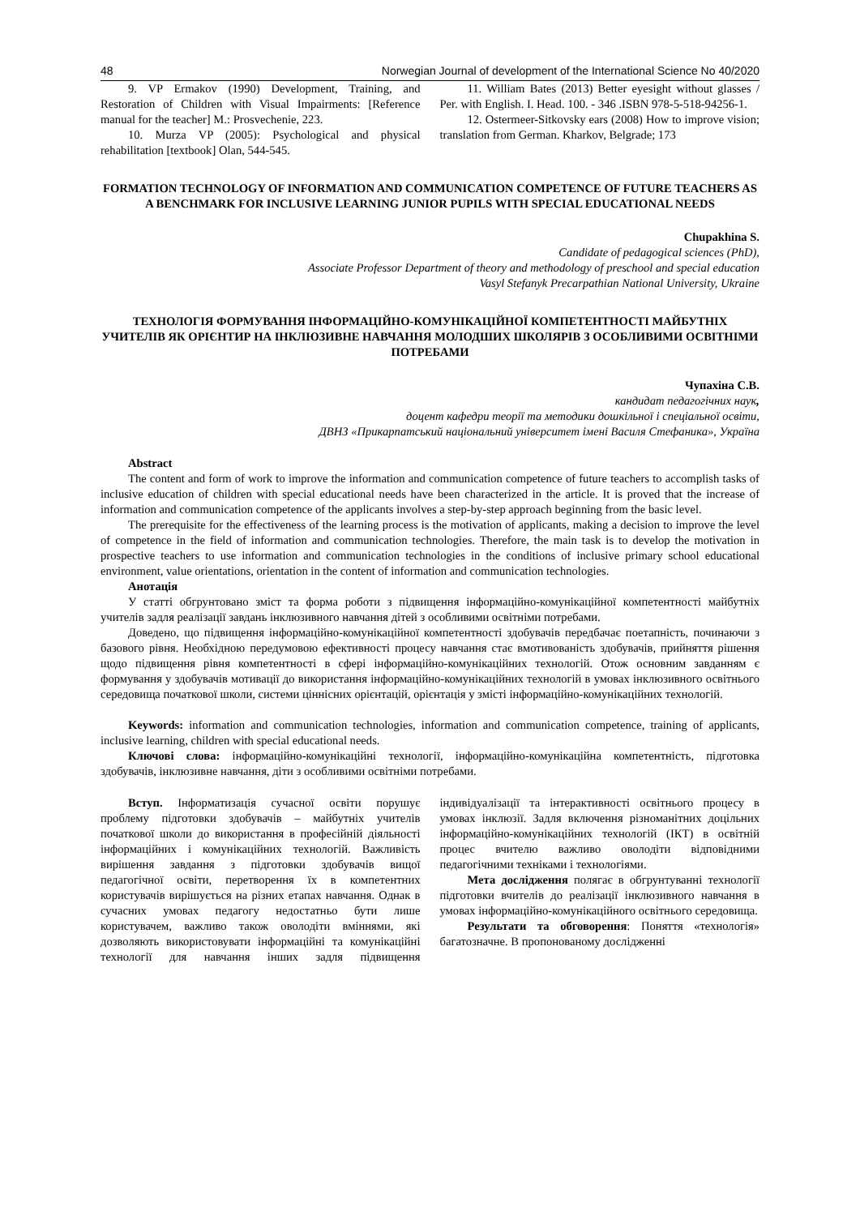48 Norwegian Journal of development of the International Science No 40/2020
9. VP Ermakov (1990) Development, Training, and Restoration of Children with Visual Impairments: [Reference manual for the teacher] M.: Prosvechenie, 223.
10. Murza VP (2005): Psychological and physical rehabilitation [textbook] Olan, 544-545.
11. William Bates (2013) Better eyesight without glasses / Per. with English. I. Head. 100. - 346 .ISBN 978-5-518-94256-1.
12. Ostermeer-Sitkovsky ears (2008) How to improve vision; translation from German. Kharkov, Belgrade; 173
FORMATION TECHNOLOGY OF INFORMATION AND COMMUNICATION COMPETENCE OF FUTURE TEACHERS AS A BENCHMARK FOR INCLUSIVE LEARNING JUNIOR PUPILS WITH SPECIAL EDUCATIONAL NEEDS
Chupakhina S.
Candidate of pedagogical sciences (PhD),
Associate Professor Department of theory and methodology of preschool and special education
Vasyl Stefanyk Precarpathian National University, Ukraine
ТЕХНОЛОГІЯ ФОРМУВАННЯ ІНФОРМАЦІЙНО-КОМУНІКАЦІЙНОЇ КОМПЕТЕНТНОСТІ МАЙБУТНІХ УЧИТЕЛІВ ЯК ОРІЄНТИР НА ІНКЛЮЗИВНЕ НАВЧАННЯ МОЛОДШИХ ШКОЛЯРІВ З ОСОБЛИВИМИ ОСВІТНІМИ ПОТРЕБАМИ
Чупахіна С.В.
кандидат педагогічних наук,
доцент кафедри теорії та методики дошкільної і спеціальної освіти,
ДВНЗ «Прикарпатський національний університет імені Василя Стефаника», Україна
Abstract
The content and form of work to improve the information and communication competence of future teachers to accomplish tasks of inclusive education of children with special educational needs have been characterized in the article. It is proved that the increase of information and communication competence of the applicants involves a step-by-step approach beginning from the basic level.
The prerequisite for the effectiveness of the learning process is the motivation of applicants, making a decision to improve the level of competence in the field of information and communication technologies. Therefore, the main task is to develop the motivation in prospective teachers to use information and communication technologies in the conditions of inclusive primary school educational environment, value orientations, orientation in the content of information and communication technologies.
Анотація
У статті обгрунтовано зміст та форма роботи з підвищення інформаційно-комунікаційної компетентності майбутніх учителів задля реалізації завдань інклюзивного навчання дітей з особливими освітніми потребами.
Доведено, що підвищення інформаційно-комунікаційної компетентності здобувачів передбачає поетапність, починаючи з базового рівня. Необхідною передумовою ефективності процесу навчання стає вмотивованість здобувачів, прийняття рішення щодо підвищення рівня компетентності в сфері інформаційно-комунікаційних технологій. Отож основним завданням є формування у здобувачів мотивації до використання інформаційно-комунікаційних технологій в умовах інклюзивного освітнього середовища початкової школи, системи ціннісних орієнтацій, орієнтація у змісті інформаційно-комунікаційних технологій.
Keywords: information and communication technologies, information and communication competence, training of applicants, inclusive learning, children with special educational needs.
Ключові слова: інформаційно-комунікаційні технології, інформаційно-комунікаційна компетентність, підготовка здобувачів, інклюзивне навчання, діти з особливими освітніми потребами.
Вступ. Інформатизація сучасної освіти порушує проблему підготовки здобувачів – майбутніх учителів початкової школи до використання в професійній діяльності інформаційних і комунікаційних технологій. Важливість вирішення завдання з підготовки здобувачів вищої педагогічної освіти, перетворення їх в компетентних користувачів вирішується на різних етапах навчання. Однак в сучасних умовах педагогу недостатньо бути лише користувачем, важливо також оволодіти вміннями, які дозволяють використовувати інформаційні та комунікаційні технології для навчання інших задля підвищення індивідуалізації та інтерактивності освітнього процесу в умовах інклюзії. Задля включення різноманітних доцільних інформаційно-комунікаційних технологій (ІКТ) в освітній процес вчителю важливо оволодіти відповідними педагогічними техніками і технологіями.
Мета дослідження полягає в обгрунтуванні технології підготовки вчителів до реалізації інклюзивного навчання в умовах інформаційно-комунікаційного освітнього середовища.
Результати та обговорення: Поняття «технологія» багатозначне. В пропонованому дослідженні